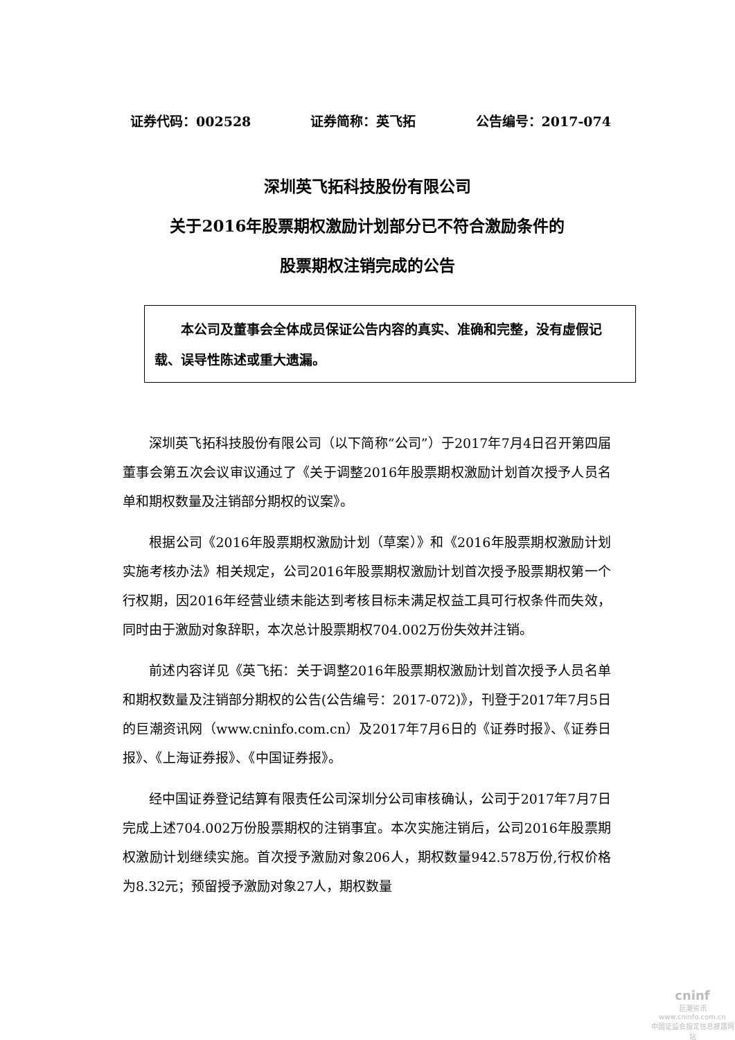证券代码：002528 证券简称：英飞拓 公告编号：2017-074
深圳英飞拓科技股份有限公司
关于2016年股票期权激励计划部分已不符合激励条件的
股票期权注销完成的公告
本公司及董事会全体成员保证公告内容的真实、准确和完整，没有虚假记载、误导性陈述或重大遗漏。
深圳英飞拓科技股份有限公司（以下简称“公司”）于2017年7月4日召开第四届董事会第五次会议审议通过了《关于调整2016年股票期权激励计划首次授予人员名单和期权数量及注销部分期权的议案》。
根据公司《2016年股票期权激励计划（草案）》和《2016年股票期权激励计划实施考核办法》相关规定，公司2016年股票期权激励计划首次授予股票期权第一个行权期，因2016年经营业绩未能达到考核目标未满足权益工具可行权条件而失效，同时由于激励对象辞职，本次总计股票期权704.002万份失效并注销。
前述内容详见《英飞拓：关于调整2016年股票期权激励计划首次授予人员名单和期权数量及注销部分期权的公告(公告编号：2017-072)》，刊登于2017年7月5日的巨潮资讯网（www.cninfo.com.cn）及2017年7月6日的《证券时报》、《证券日报》、《上海证券报》、《中国证券报》。
经中国证券登记结算有限责任公司深圳分公司审核确认，公司于2017年7月7日完成上述704.002万份股票期权的注销事宜。本次实施注销后，公司2016年股票期权激励计划继续实施。首次授予激励对象206人，期权数量942.578万份,行权价格为8.32元；预留授予激励对象27人，期权数量
cninf
巨潮资讯
www.cninfo.com.cn
中国证监会指定信息披露网站